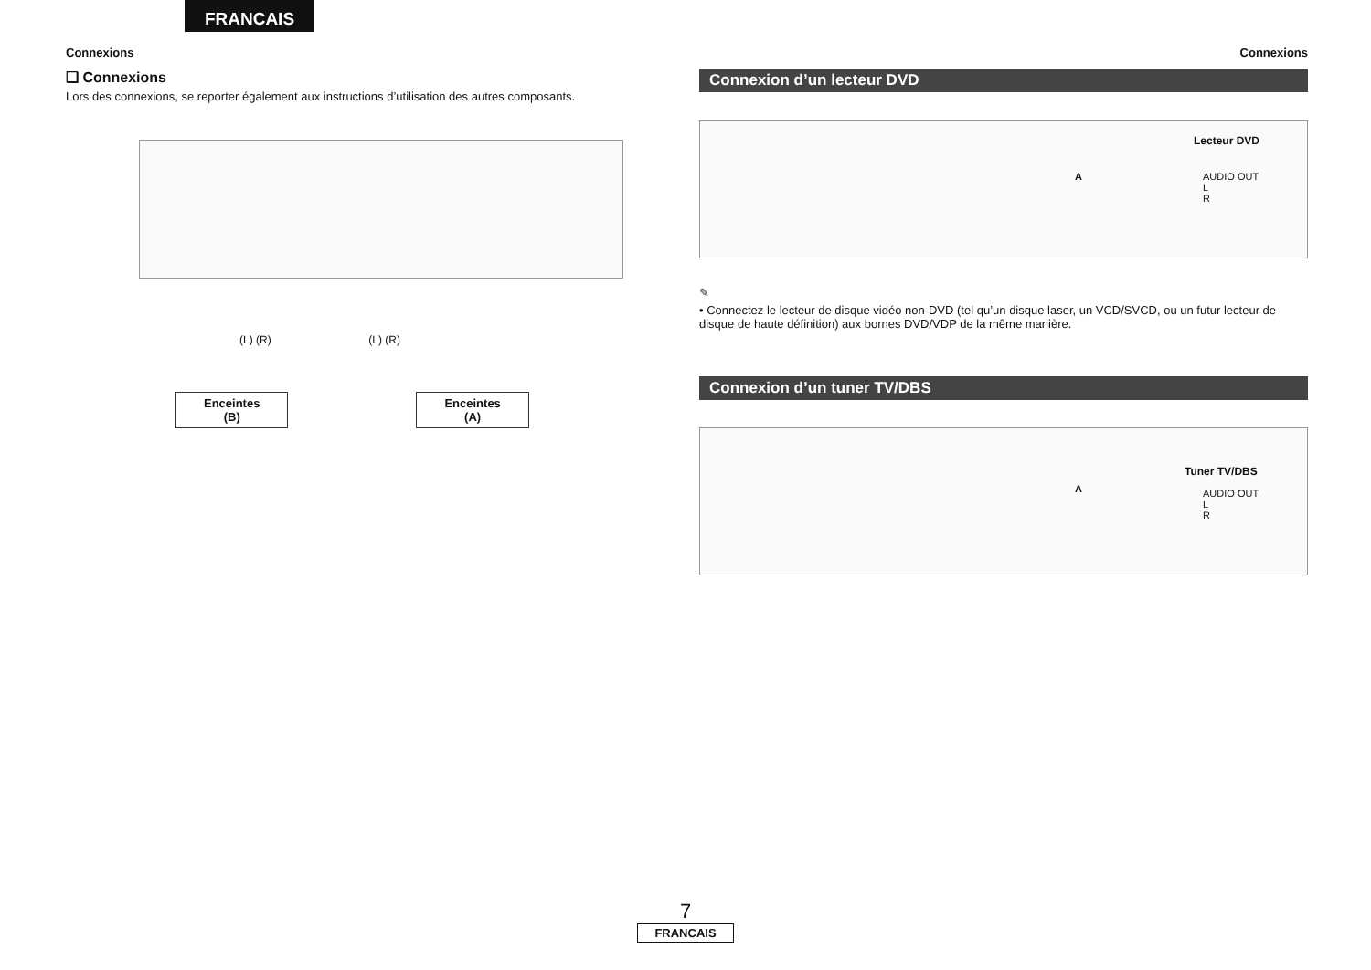FRANCAIS
Connexions
❑ Connexions
Lors des connexions, se reporter également aux instructions d’utilisation des autres composants.
(L) (R) (L) (R)
Enceintes
(B) Enceintes
(A)
Connexions
Connexion d’un lecteur DVD
Lecteur DVD
AUDIO OUT
L
R
A
✎
• Connectez le lecteur de disque vidéo non-DVD (tel qu’un disque laser, un VCD/SVCD, ou un futur lecteur de disque de haute définition) aux bornes DVD/VDP de la même manière.
Connexion d’un tuner TV/DBS
Tuner TV/DBS
AUDIO OUT
L
R
A
7
FRANCAIS